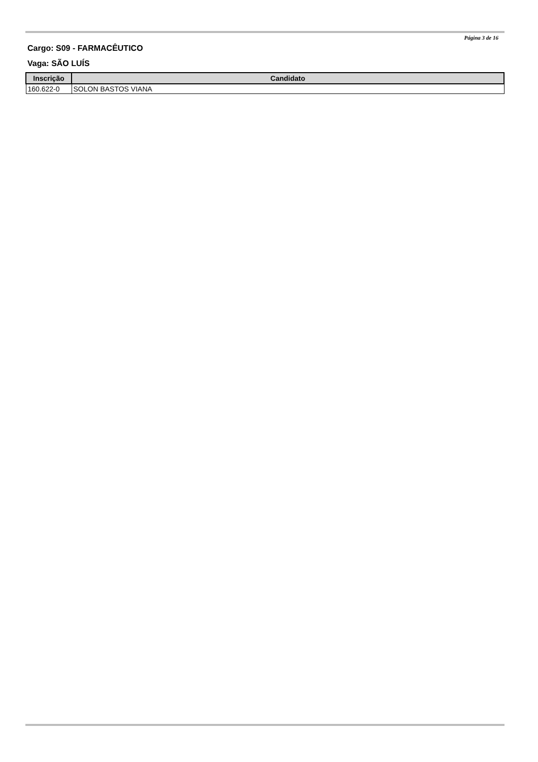Página 3 de 16
Cargo: S09 - FARMACÊUTICO
Vaga: SÃO LUÍS
| Inscrição | Candidato |
| --- | --- |
| 160.622-0 | SOLON BASTOS VIANA |